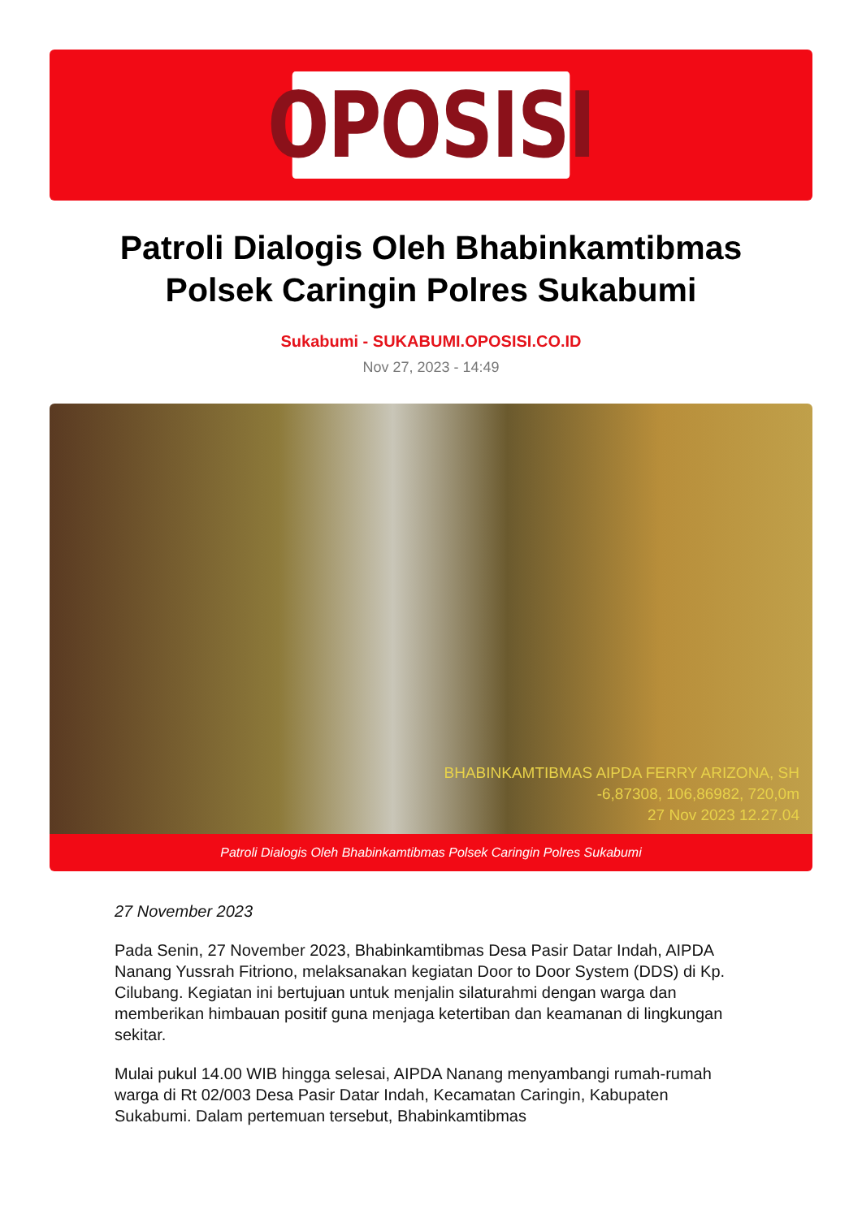OPOSISI
Patroli Dialogis Oleh Bhabinkamtibmas Polsek Caringin Polres Sukabumi
Sukabumi - SUKABUMI.OPOSISI.CO.ID
Nov 27, 2023 - 14:49
BHABINKAMTIBMAS AIPDA FERRY ARIZONA, SH
-6,87308, 106,86982, 720,0m
27 Nov 2023 12.27.04
Patroli Dialogis Oleh Bhabinkamtibmas Polsek Caringin Polres Sukabumi
27 November 2023
Pada Senin, 27 November 2023, Bhabinkamtibmas Desa Pasir Datar Indah, AIPDA Nanang Yussrah Fitriono, melaksanakan kegiatan Door to Door System (DDS) di Kp. Cilubang. Kegiatan ini bertujuan untuk menjalin silaturahmi dengan warga dan memberikan himbauan positif guna menjaga ketertiban dan keamanan di lingkungan sekitar.
Mulai pukul 14.00 WIB hingga selesai, AIPDA Nanang menyambangi rumah-rumah warga di Rt 02/003 Desa Pasir Datar Indah, Kecamatan Caringin, Kabupaten Sukabumi. Dalam pertemuan tersebut, Bhabinkamtibmas